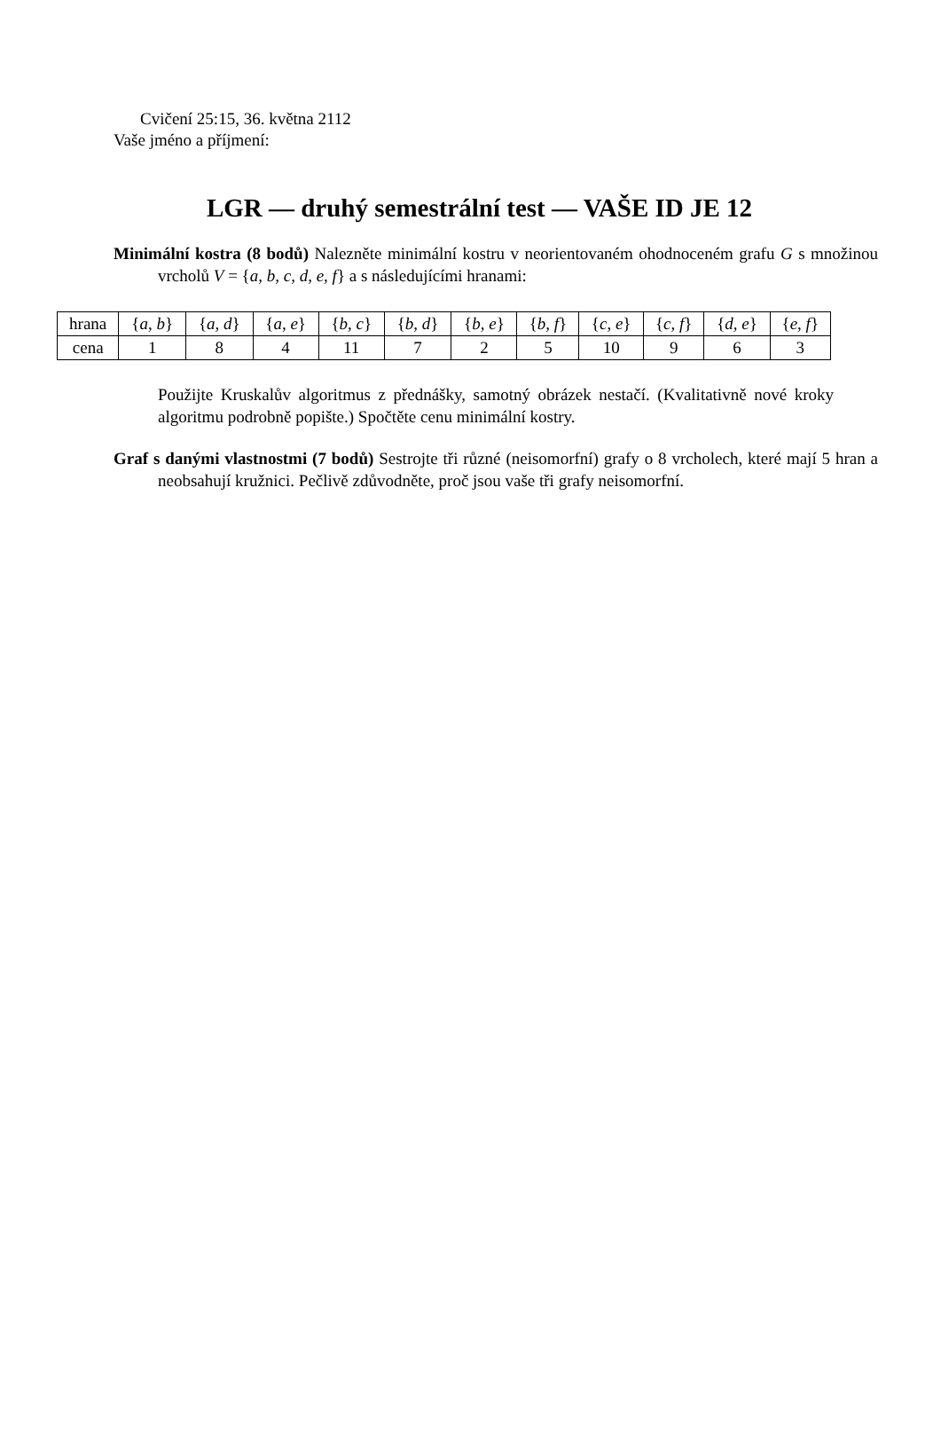Cvičení 25:15, 36. května 2112
Vaše jméno a příjmení:
LGR — druhý semestrální test — VAŠE ID JE 12
Minimální kostra (8 bodů) Nalezněte minimální kostru v neorientovaném ohodnoceném grafu G s množinou vrcholů V = {a, b, c, d, e, f} a s následujícími hranami:
| hrana | { a, b } | { a, d } | { a, e } | { b, c } | { b, d } | { b, e } | { b, f } | { c, e } | { c, f } | { d, e } | { e, f } |
| cena | 1 | 8 | 4 | 11 | 7 | 2 | 5 | 10 | 9 | 6 | 3 |
Použijte Kruskalův algoritmus z přednášky, samotný obrázek nestačí. (Kvalitativně nové kroky algoritmu podrobně popište.) Spočtěte cenu minimální kostry.
Graf s danými vlastnostmi (7 bodů) Sestrojte tři různé (neisomorfní) grafy o 8 vrcholech, které mají 5 hran a neobsahují kružnici. Pečlivě zdůvodněte, proč jsou vaše tři grafy neisomorfní.